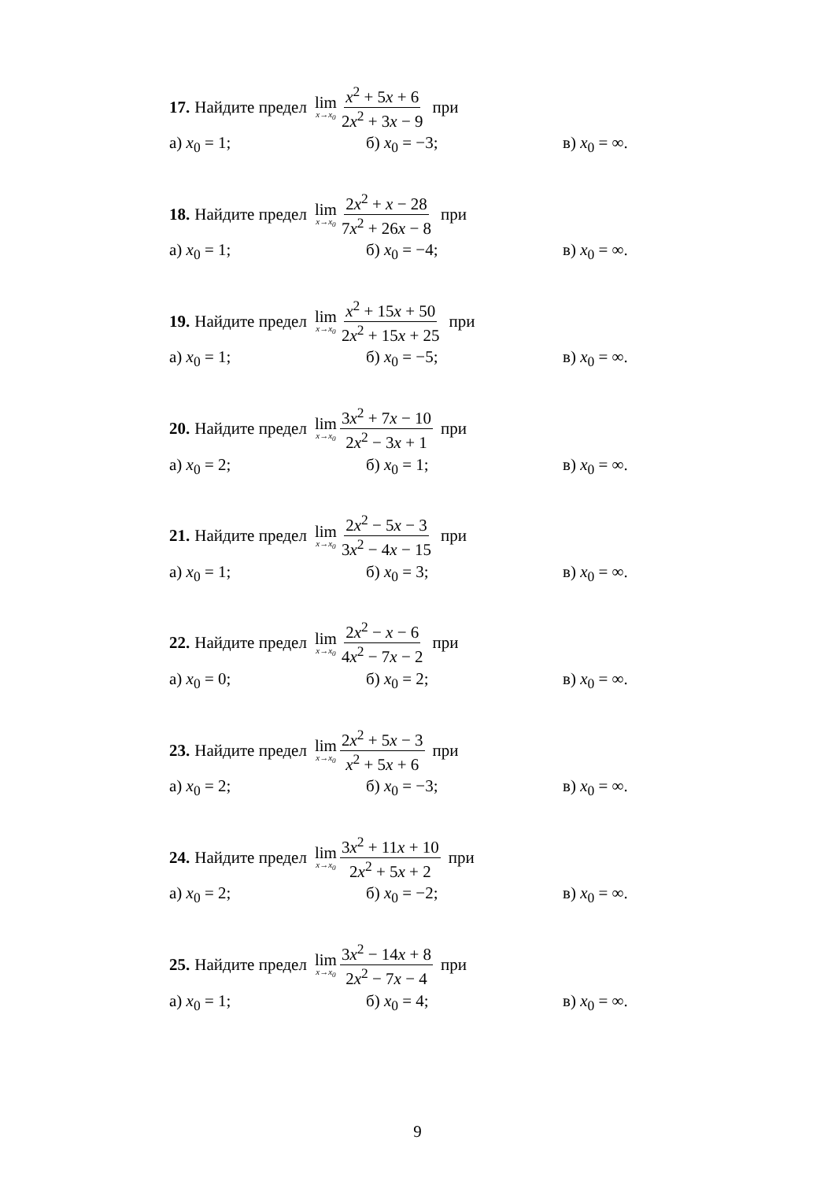17. Найдите предел lim x→x<sub>0</sub> x<sup>2</sup> + 5x + 6 2x<sup>2</sup> + 3x − 9 при
а) x<sub>0</sub> = 1; б) x<sub>0</sub> = −3; в) x<sub>0</sub> = ∞.
18. Найдите предел lim x→x<sub>0</sub> 2x<sup>2</sup> + x − 28 7x<sup>2</sup> + 26x − 8 при
а) x<sub>0</sub> = 1; б) x<sub>0</sub> = −4; в) x<sub>0</sub> = ∞.
19. Найдите предел lim x→x<sub>0</sub> x<sup>2</sup> + 15x + 50 2x<sup>2</sup> + 15x + 25 при
а) x<sub>0</sub> = 1; б) x<sub>0</sub> = −5; в) x<sub>0</sub> = ∞.
20. Найдите предел lim x→x<sub>0</sub> 3x<sup>2</sup> + 7x − 10 2x<sup>2</sup> − 3x + 1 при
а) x<sub>0</sub> = 2; б) x<sub>0</sub> = 1; в) x<sub>0</sub> = ∞.
21. Найдите предел lim x→x<sub>0</sub> 2x<sup>2</sup> − 5x − 3 3x<sup>2</sup> − 4x − 15 при
а) x<sub>0</sub> = 1; б) x<sub>0</sub> = 3; в) x<sub>0</sub> = ∞.
22. Найдите предел lim x→x<sub>0</sub> 2x<sup>2</sup> − x − 6 4x<sup>2</sup> − 7x − 2 при
а) x<sub>0</sub> = 0; б) x<sub>0</sub> = 2; в) x<sub>0</sub> = ∞.
23. Найдите предел lim x→x<sub>0</sub> 2x<sup>2</sup> + 5x − 3 x<sup>2</sup> + 5x + 6 при
а) x<sub>0</sub> = 2; б) x<sub>0</sub> = −3; в) x<sub>0</sub> = ∞.
24. Найдите предел lim x→x<sub>0</sub> 3x<sup>2</sup> + 11x + 10 2x<sup>2</sup> + 5x + 2 при
а) x<sub>0</sub> = 2; б) x<sub>0</sub> = −2; в) x<sub>0</sub> = ∞.
25. Найдите предел lim x→x<sub>0</sub> 3x<sup>2</sup> − 14x + 8 2x<sup>2</sup> − 7x − 4 при
а) x<sub>0</sub> = 1; б) x<sub>0</sub> = 4; в) x<sub>0</sub> = ∞.
9